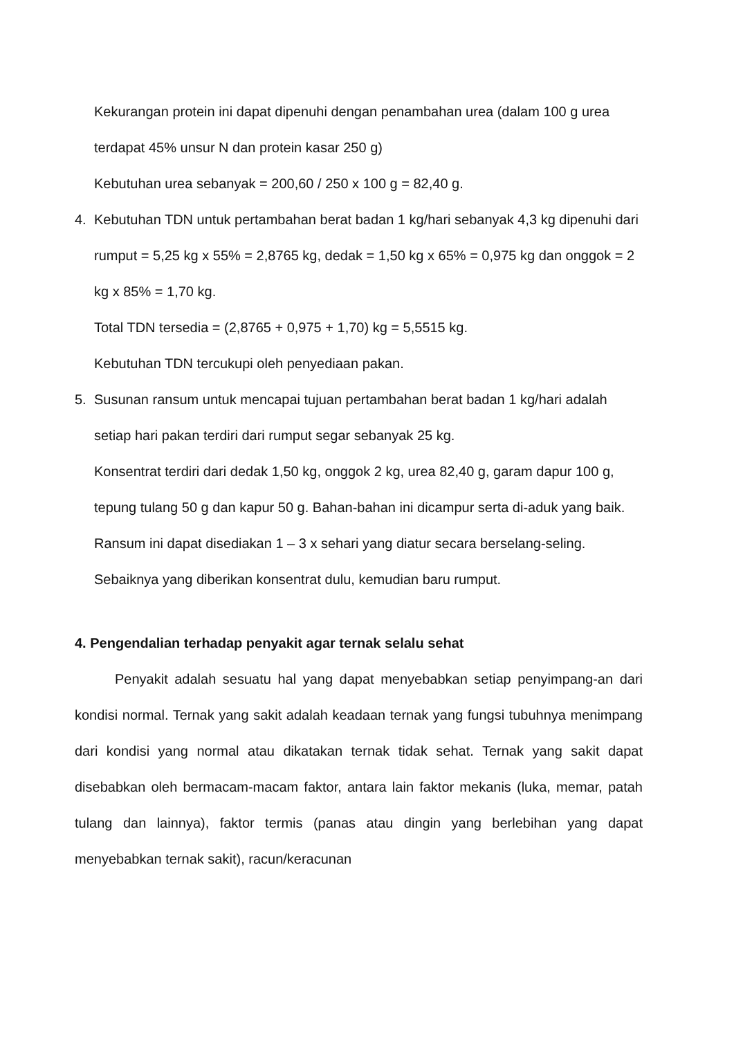Kekurangan protein ini dapat dipenuhi dengan penambahan urea (dalam 100 g urea terdapat 45% unsur N dan protein kasar 250 g)
Kebutuhan urea sebanyak = 200,60 / 250 x 100 g = 82,40 g.
4. Kebutuhan TDN untuk pertambahan berat badan 1 kg/hari sebanyak 4,3 kg dipenuhi dari rumput = 5,25 kg x 55% = 2,8765 kg, dedak = 1,50 kg x 65% = 0,975 kg dan onggok = 2 kg x 85% = 1,70 kg.
Total TDN tersedia = (2,8765 + 0,975 + 1,70) kg = 5,5515 kg.
Kebutuhan TDN tercukupi oleh penyediaan pakan.
5. Susunan ransum untuk mencapai tujuan pertambahan berat badan 1 kg/hari adalah setiap hari pakan terdiri dari rumput segar sebanyak 25 kg.
Konsentrat terdiri dari dedak 1,50 kg, onggok 2 kg, urea 82,40 g, garam dapur 100 g, tepung tulang 50 g dan kapur 50 g. Bahan-bahan ini dicampur serta di-aduk yang baik.
Ransum ini dapat disediakan 1 – 3 x sehari yang diatur secara berselang-seling. Sebaiknya yang diberikan konsentrat dulu, kemudian baru rumput.
4. Pengendalian terhadap penyakit agar ternak selalu sehat
Penyakit adalah sesuatu hal yang dapat menyebabkan setiap penyimpang-an dari kondisi normal. Ternak yang sakit adalah keadaan ternak yang fungsi tubuhnya menimpang dari kondisi yang normal atau dikatakan ternak tidak sehat. Ternak yang sakit dapat disebabkan oleh bermacam-macam faktor, antara lain faktor mekanis (luka, memar, patah tulang dan lainnya), faktor termis (panas atau dingin yang berlebihan yang dapat menyebabkan ternak sakit), racun/keracunan